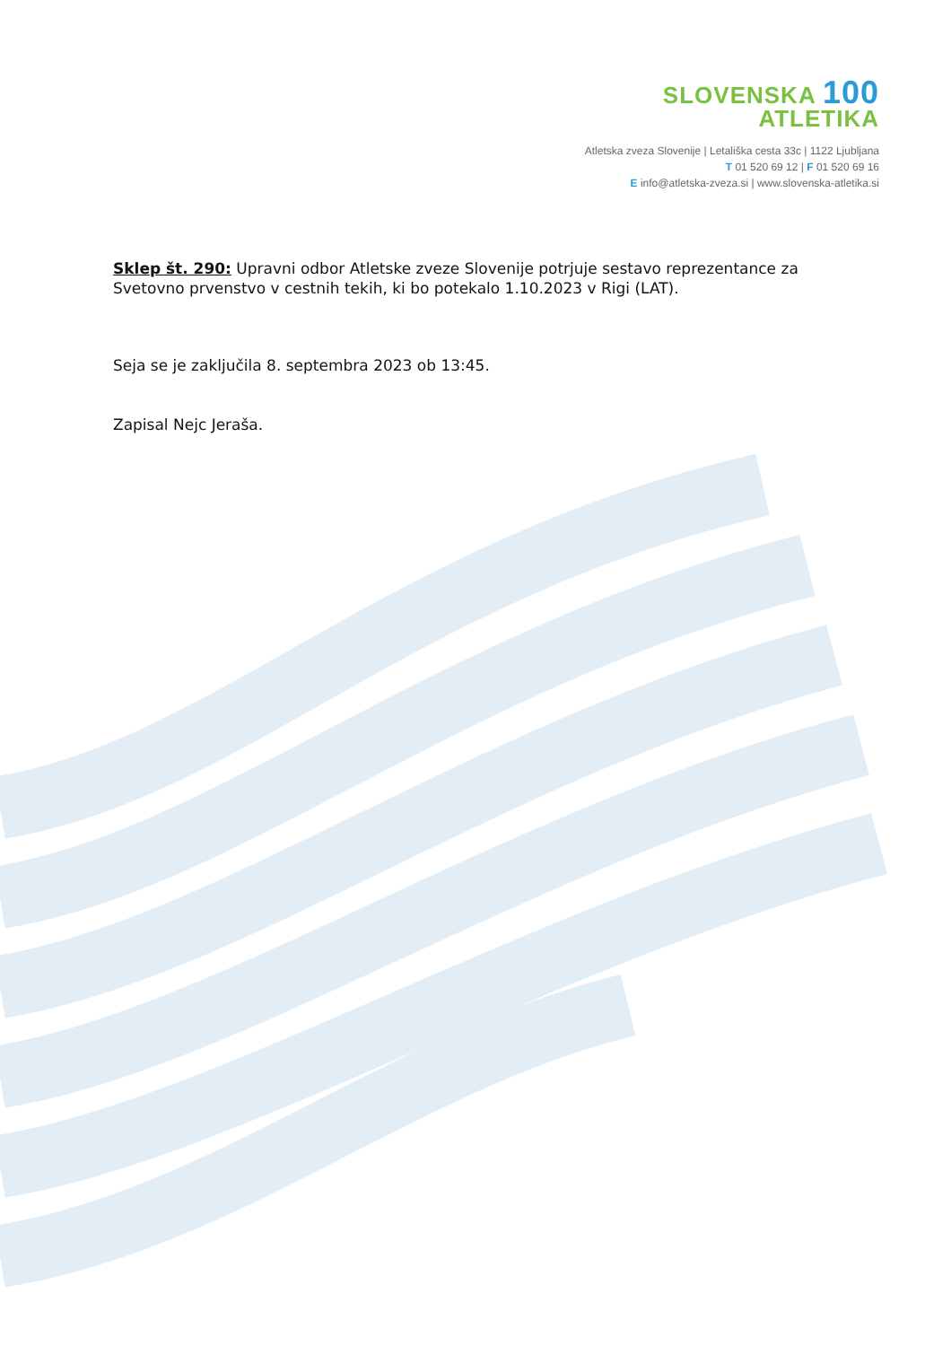SLOVENSKA 100
ATLETIKA
Atletska zveza Slovenije | Letališka cesta 33c | 1122 Ljubljana
T 01 520 69 12 | F 01 520 69 16
E info@atletska-zveza.si | www.slovenska-atletika.si
Sklep št. 290: Upravni odbor Atletske zveze Slovenije potrjuje sestavo reprezentance za Svetovno prvenstvo v cestnih tekih, ki bo potekalo 1.10.2023 v Rigi (LAT).
Seja se je zaključila 8. septembra 2023 ob 13:45.
Zapisal Nejc Jeraša.